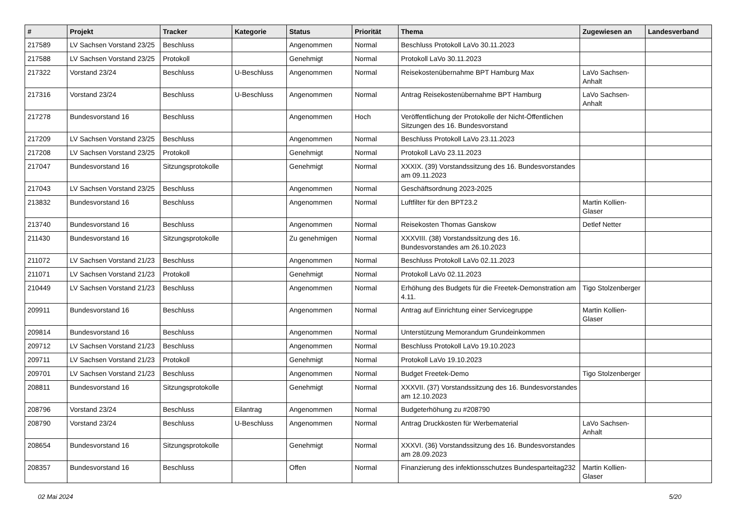| # | Projekt | Tracker | Kategorie | Status | Priorität | Thema | Zugewiesen an | Landesverband |
| --- | --- | --- | --- | --- | --- | --- | --- | --- |
| 217589 | LV Sachsen Vorstand 23/25 | Beschluss | | Angenommen | Normal | Beschluss Protokoll LaVo 30.11.2023 | | |
| 217588 | LV Sachsen Vorstand 23/25 | Protokoll | | Genehmigt | Normal | Protokoll LaVo 30.11.2023 | | |
| 217322 | Vorstand 23/24 | Beschluss | U-Beschluss | Angenommen | Normal | Reisekostenübernahme BPT Hamburg Max | LaVo Sachsen-Anhalt | |
| 217316 | Vorstand 23/24 | Beschluss | U-Beschluss | Angenommen | Normal | Antrag Reisekostenübernahme BPT Hamburg | LaVo Sachsen-Anhalt | |
| 217278 | Bundesvorstand 16 | Beschluss | | Angenommen | Hoch | Veröffentlichung der Protokolle der Nicht-Öffentlichen Sitzungen des 16. Bundesvorstand | | |
| 217209 | LV Sachsen Vorstand 23/25 | Beschluss | | Angenommen | Normal | Beschluss Protokoll LaVo 23.11.2023 | | |
| 217208 | LV Sachsen Vorstand 23/25 | Protokoll | | Genehmigt | Normal | Protokoll LaVo 23.11.2023 | | |
| 217047 | Bundesvorstand 16 | Sitzungsprotokolle | | Genehmigt | Normal | XXXIX. (39) Vorstandssitzung des 16. Bundesvorstandes am 09.11.2023 | | |
| 217043 | LV Sachsen Vorstand 23/25 | Beschluss | | Angenommen | Normal | Geschäftsordnung 2023-2025 | | |
| 213832 | Bundesvorstand 16 | Beschluss | | Angenommen | Normal | Luftfilter für den BPT23.2 | Martin Kollien-Glaser | |
| 213740 | Bundesvorstand 16 | Beschluss | | Angenommen | Normal | Reisekosten Thomas Ganskow | Detlef Netter | |
| 211430 | Bundesvorstand 16 | Sitzungsprotokolle | | Zu genehmigen | Normal | XXXVIII. (38) Vorstandssitzung des 16. Bundesvorstandes am 26.10.2023 | | |
| 211072 | LV Sachsen Vorstand 21/23 | Beschluss | | Angenommen | Normal | Beschluss Protokoll LaVo 02.11.2023 | | |
| 211071 | LV Sachsen Vorstand 21/23 | Protokoll | | Genehmigt | Normal | Protokoll LaVo 02.11.2023 | | |
| 210449 | LV Sachsen Vorstand 21/23 | Beschluss | | Angenommen | Normal | Erhöhung des Budgets für die Freetek-Demonstration am 4.11. | Tigo Stolzenberger | |
| 209911 | Bundesvorstand 16 | Beschluss | | Angenommen | Normal | Antrag auf Einrichtung einer Servicegruppe | Martin Kollien-Glaser | |
| 209814 | Bundesvorstand 16 | Beschluss | | Angenommen | Normal | Unterstützung Memorandum Grundeinkommen | | |
| 209712 | LV Sachsen Vorstand 21/23 | Beschluss | | Angenommen | Normal | Beschluss Protokoll LaVo 19.10.2023 | | |
| 209711 | LV Sachsen Vorstand 21/23 | Protokoll | | Genehmigt | Normal | Protokoll LaVo 19.10.2023 | | |
| 209701 | LV Sachsen Vorstand 21/23 | Beschluss | | Angenommen | Normal | Budget Freetek-Demo | Tigo Stolzenberger | |
| 208811 | Bundesvorstand 16 | Sitzungsprotokolle | | Genehmigt | Normal | XXXVII. (37) Vorstandssitzung des 16. Bundesvorstandes am 12.10.2023 | | |
| 208796 | Vorstand 23/24 | Beschluss | Eilantrag | Angenommen | Normal | Budgeterhöhung zu #208790 | | |
| 208790 | Vorstand 23/24 | Beschluss | U-Beschluss | Angenommen | Normal | Antrag Druckkosten für Werbematerial | LaVo Sachsen-Anhalt | |
| 208654 | Bundesvorstand 16 | Sitzungsprotokolle | | Genehmigt | Normal | XXXVI. (36) Vorstandssitzung des 16. Bundesvorstandes am 28.09.2023 | | |
| 208357 | Bundesvorstand 16 | Beschluss | | Offen | Normal | Finanzierung des infektionsschutzes Bundesparteitag232 | Martin Kollien-Glaser | |
02 Mai 2024 5/20